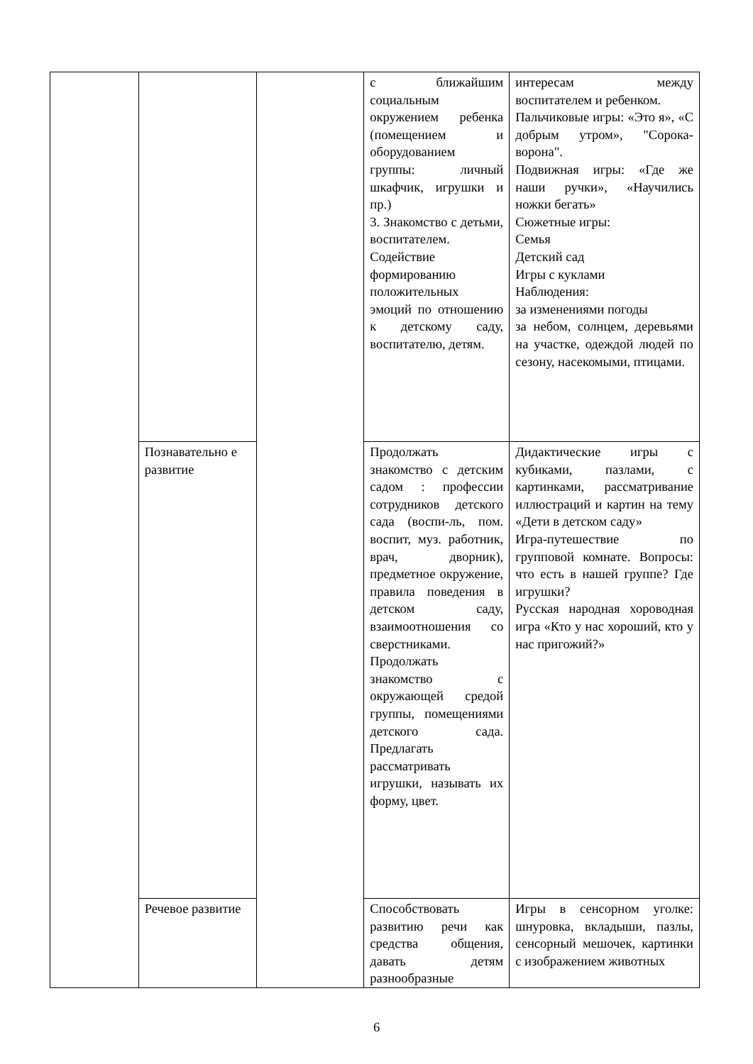| | | | с ближайшим социальным окружением ребенка (помещением и оборудованием группы: личный шкафчик, игрушки и пр.) 3. Знакомство с детьми, воспитателем. Содействие формированию положительных эмоций по отношению к детскому саду, воспитателю, детям. | интересам между воспитателем и ребенком. Пальчиковые игры: «Это я», «С добрым утром», "Сорока-ворона". Подвижная игры: «Где же наши ручки», «Научились ножки бегать» Сюжетные игры: Семья Детский сад Игры с куклами Наблюдения: за изменениями погоды за небом, солнцем, деревьями на участке, одеждой людей по сезону, насекомыми, птицами. |
| | Познавательно е развитие | | Продолжать знакомство с детским садом : профессии сотрудников детского сада (воспи-ль, пом. воспит, муз. работник, врач, дворник), предметное окружение, правила поведения в детском саду, взаимоотношения со сверстниками. Продолжать знакомство с окружающей средой группы, помещениями детского сада. Предлагать рассматривать игрушки, называть их форму, цвет. | Дидактические игры с кубиками, пазлами, с картинками, рассматривание иллюстраций и картин на тему «Дети в детском саду» Игра-путешествие по групповой комнате. Вопросы: что есть в нашей группе? Где игрушки? Русская народная хороводная игра «Кто у нас хороший, кто у нас пригожий?» |
| | Речевое развитие | | Способствовать развитию речи как средства общения, давать детям разнообразные | Игры в сенсорном уголке: шнуровка, вкладыши, пазлы, сенсорный мешочек, картинки с изображением животных |
6